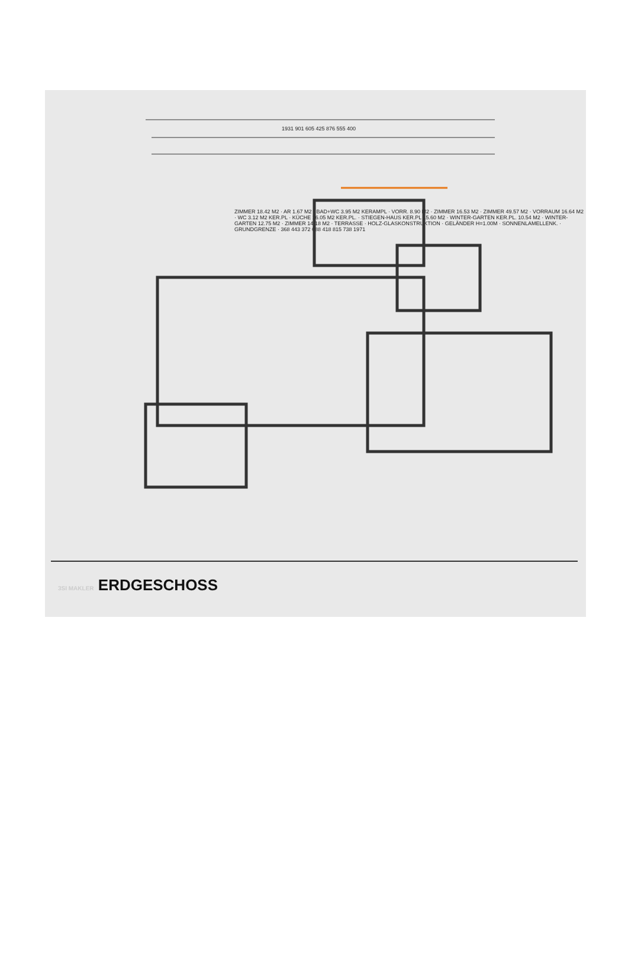1931 901 605 425 876 555 400
ZIMMER 18.42 M2 · AR 1.67 M2 · BAD+WC 3.95 M2 KERAMPL · VORR. 8.90 M2 · ZIMMER 16.53 M2 · ZIMMER 49.57 M2 · VORRAUM 16.64 M2 · WC 3.12 M2 KER.PL · KÜCHE 16.05 M2 KER.PL. · STIEGEN-HAUS KER.PL 15.60 M2 · WINTER-GARTEN KER.PL. 10.54 M2 · WINTER-GARTEN 12.75 M2 · ZIMMER 14.18 M2 · TERRASSE · HOLZ-GLASKONSTRUKTION · GELÄNDER H=1.00M · SONNENLAMELLENK. · GRUNDGRENZE · 368 443 372 688 418 815 738 1971
3SI MAKLER ERDGESCHOSS